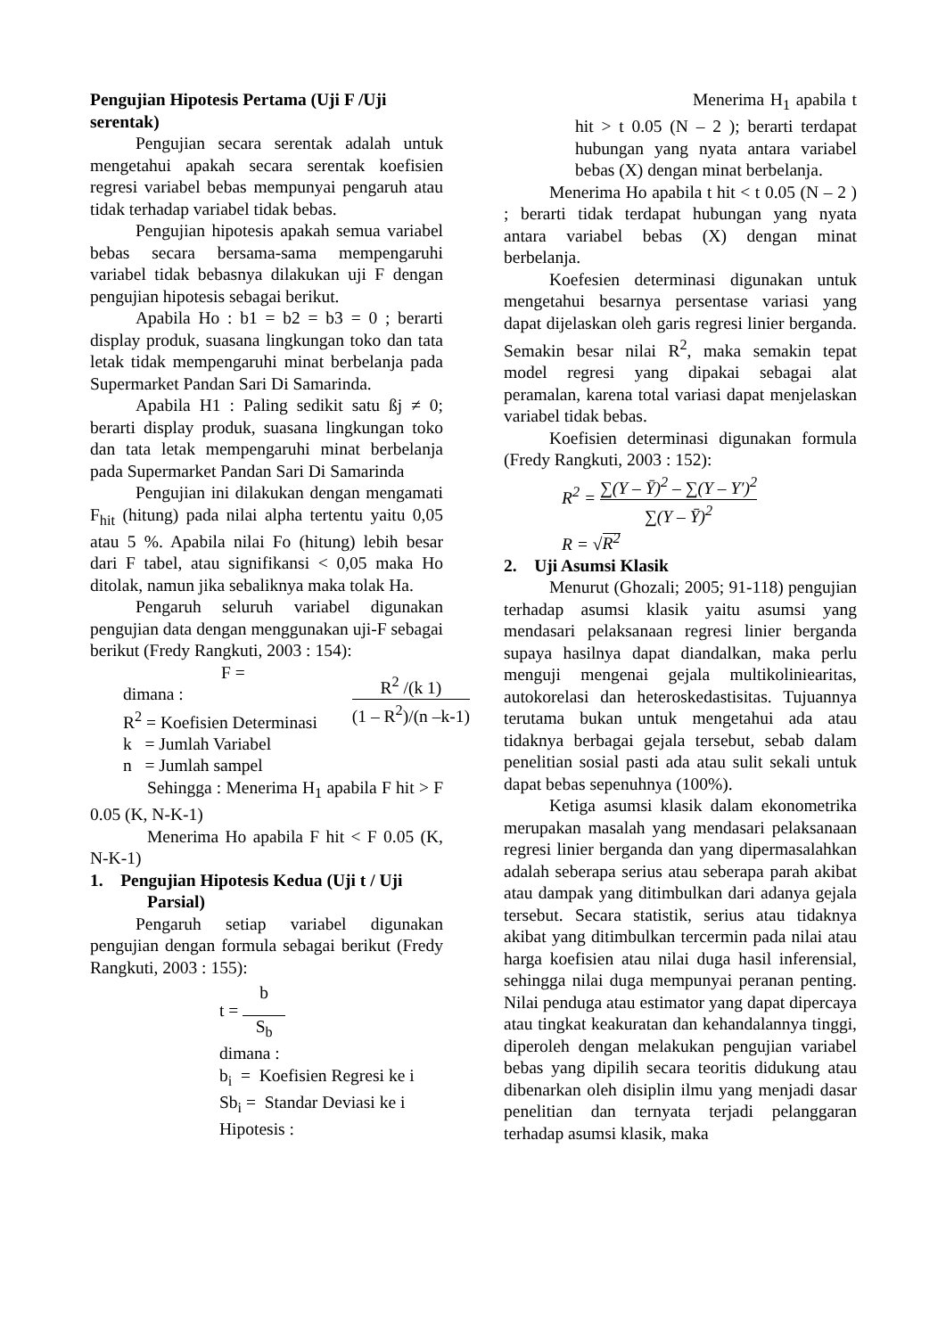Pengujian Hipotesis Pertama (Uji F /Uji serentak)
Pengujian secara serentak adalah untuk mengetahui apakah secara serentak koefisien regresi variabel bebas mempunyai pengaruh atau tidak terhadap variabel tidak bebas.
Pengujian hipotesis apakah semua variabel bebas secara bersama-sama mempengaruhi variabel tidak bebasnya dilakukan uji F dengan pengujian hipotesis sebagai berikut.
Apabila Ho : b1 = b2 = b3 = 0 ; berarti display produk, suasana lingkungan toko dan tata letak tidak mempengaruhi minat berbelanja pada Supermarket Pandan Sari Di Samarinda.
Apabila H1 : Paling sedikit satu ßj ≠ 0; berarti display produk, suasana lingkungan toko dan tata letak mempengaruhi minat berbelanja pada Supermarket Pandan Sari Di Samarinda
Pengujian ini dilakukan dengan mengamati F<sub>hit</sub> (hitung) pada nilai alpha tertentu yaitu 0,05 atau 5 %. Apabila nilai Fo (hitung) lebih besar dari F tabel, atau signifikansi < 0,05 maka Ho ditolak, namun jika sebaliknya maka tolak Ha.
Pengaruh seluruh variabel digunakan pengujian data dengan menggunakan uji-F sebagai berikut (Fredy Rangkuti, 2003 : 154):
F =
dimana :
R<sup>2</sup> = Koefisien Determinasi
k = Jumlah Variabel
n = Jumlah sampel
R<sup>2</sup> /(k 1) (1 – R<sup>2</sup>)/(n –k-1)
Sehingga : Menerima H<sub>1</sub> apabila F hit > F 0.05 (K, N-K-1)
Menerima Ho apabila F hit < F 0.05 (K, N-K-1)
1. Pengujian Hipotesis Kedua (Uji t / Uji
Parsial)
Pengaruh setiap variabel digunakan pengujian dengan formula sebagai berikut (Fredy Rangkuti, 2003 : 155):
t = b S<sub>b</sub>
dimana :
b<sub>i</sub> = Koefisien Regresi ke i
Sb<sub>i</sub> = Standar Deviasi ke i
Hipotesis :
Menerima H<sub>1</sub> apabila t hit > t 0.05 (N – 2 ); berarti terdapat hubungan yang nyata antara variabel bebas (X) dengan minat berbelanja.
Menerima Ho apabila t hit < t 0.05 (N – 2 ) ; berarti tidak terdapat hubungan yang nyata antara variabel bebas (X) dengan minat berbelanja.
Koefesien determinasi digunakan untuk mengetahui besarnya persentase variasi yang dapat dijelaskan oleh garis regresi linier berganda. Semakin besar nilai R<sup>2</sup>, maka semakin tepat model regresi yang dipakai sebagai alat peramalan, karena total variasi dapat menjelaskan variabel tidak bebas.
Koefisien determinasi digunakan formula (Fredy Rangkuti, 2003 : 152):
R<sup>2</sup> = ∑(Y – Ȳ)<sup>2</sup> – ∑(Y – Y′)<sup>2</sup> ∑(Y – Ȳ)<sup>2</sup>
R = √R<sup>2</sup>
2. Uji Asumsi Klasik
Menurut (Ghozali; 2005; 91-118) pengujian terhadap asumsi klasik yaitu asumsi yang mendasari pelaksanaan regresi linier berganda supaya hasilnya dapat diandalkan, maka perlu menguji mengenai gejala multikoliniearitas, autokorelasi dan heteroskedastisitas. Tujuannya terutama bukan untuk mengetahui ada atau tidaknya berbagai gejala tersebut, sebab dalam penelitian sosial pasti ada atau sulit sekali untuk dapat bebas sepenuhnya (100%).
Ketiga asumsi klasik dalam ekonometrika merupakan masalah yang mendasari pelaksanaan regresi linier berganda dan yang dipermasalahkan adalah seberapa serius atau seberapa parah akibat atau dampak yang ditimbulkan dari adanya gejala tersebut. Secara statistik, serius atau tidaknya akibat yang ditimbulkan tercermin pada nilai atau harga koefisien atau nilai duga hasil inferensial, sehingga nilai duga mempunyai peranan penting. Nilai penduga atau estimator yang dapat dipercaya atau tingkat keakuratan dan kehandalannya tinggi, diperoleh dengan melakukan pengujian variabel bebas yang dipilih secara teoritis didukung atau dibenarkan oleh disiplin ilmu yang menjadi dasar penelitian dan ternyata terjadi pelanggaran terhadap asumsi klasik, maka